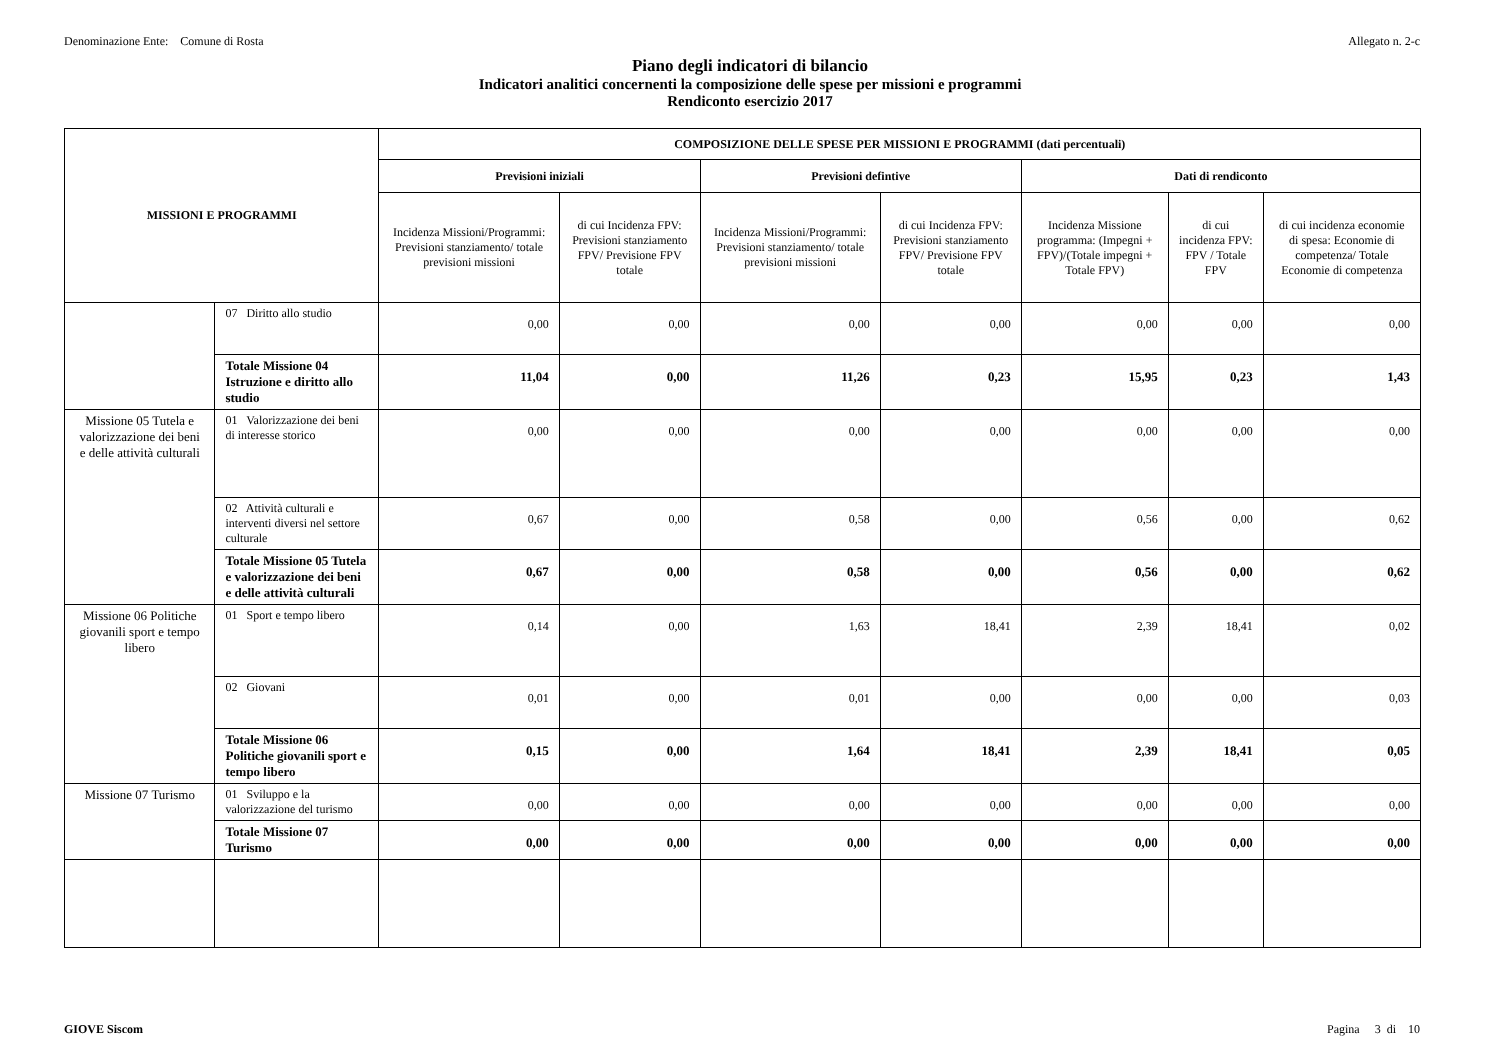Denominazione Ente: Comune di Rosta Allegato n. 2-c
Piano degli indicatori di bilancio
Indicatori analitici concernenti la composizione delle spese per missioni e programmi
Rendiconto esercizio 2017
| MISSIONI E PROGRAMMI | | COMPOSIZIONE DELLE SPESE PER MISSIONI E PROGRAMMI (dati percentuali) | | | | | | |
| --- | --- | --- | --- | --- | --- | --- | --- | --- |
| | | Previsioni iniziali | | Previsioni defintive | | Dati di rendiconto | | |
| | | Incidenza Missioni/Programmi: Previsioni stanziamento/ totale previsioni missioni | di cui Incidenza FPV: Previsioni stanziamento FPV/ Previsione FPV totale | Incidenza Missioni/Programmi: Previsioni stanziamento/ totale previsioni missioni | di cui Incidenza FPV: Previsioni stanziamento FPV/ Previsione FPV totale | Incidenza Missione programma: (Impegni + FPV)/(Totale impegni + Totale FPV) | di cui incidenza FPV: FPV / Totale FPV | di cui incidenza economie di spesa: Economie di competenza/ Totale Economie di competenza |
| | 07 Diritto allo studio | 0,00 | 0,00 | 0,00 | 0,00 | 0,00 | 0,00 | 0,00 |
| | Totale Missione 04 Istruzione e diritto allo studio | 11,04 | 0,00 | 11,26 | 0,23 | 15,95 | 0,23 | 1,43 |
| Missione 05 Tutela e valorizzazione dei beni e delle attività culturali | 01 Valorizzazione dei beni di interesse storico | 0,00 | 0,00 | 0,00 | 0,00 | 0,00 | 0,00 | 0,00 |
| | 02 Attività culturali e interventi diversi nel settore culturale | 0,67 | 0,00 | 0,58 | 0,00 | 0,56 | 0,00 | 0,62 |
| | Totale Missione 05 Tutela e valorizzazione dei beni e delle attività culturali | 0,67 | 0,00 | 0,58 | 0,00 | 0,56 | 0,00 | 0,62 |
| Missione 06 Politiche giovanili sport e tempo libero | 01 Sport e tempo libero | 0,14 | 0,00 | 1,63 | 18,41 | 2,39 | 18,41 | 0,02 |
| | 02 Giovani | 0,01 | 0,00 | 0,01 | 0,00 | 0,00 | 0,00 | 0,03 |
| | Totale Missione 06 Politiche giovanili sport e tempo libero | 0,15 | 0,00 | 1,64 | 18,41 | 2,39 | 18,41 | 0,05 |
| Missione 07 Turismo | 01 Sviluppo e la valorizzazione del turismo | 0,00 | 0,00 | 0,00 | 0,00 | 0,00 | 0,00 | 0,00 |
| | Totale Missione 07 Turismo | 0,00 | 0,00 | 0,00 | 0,00 | 0,00 | 0,00 | 0,00 |
GIOVE Siscom Pagina 3 di 10